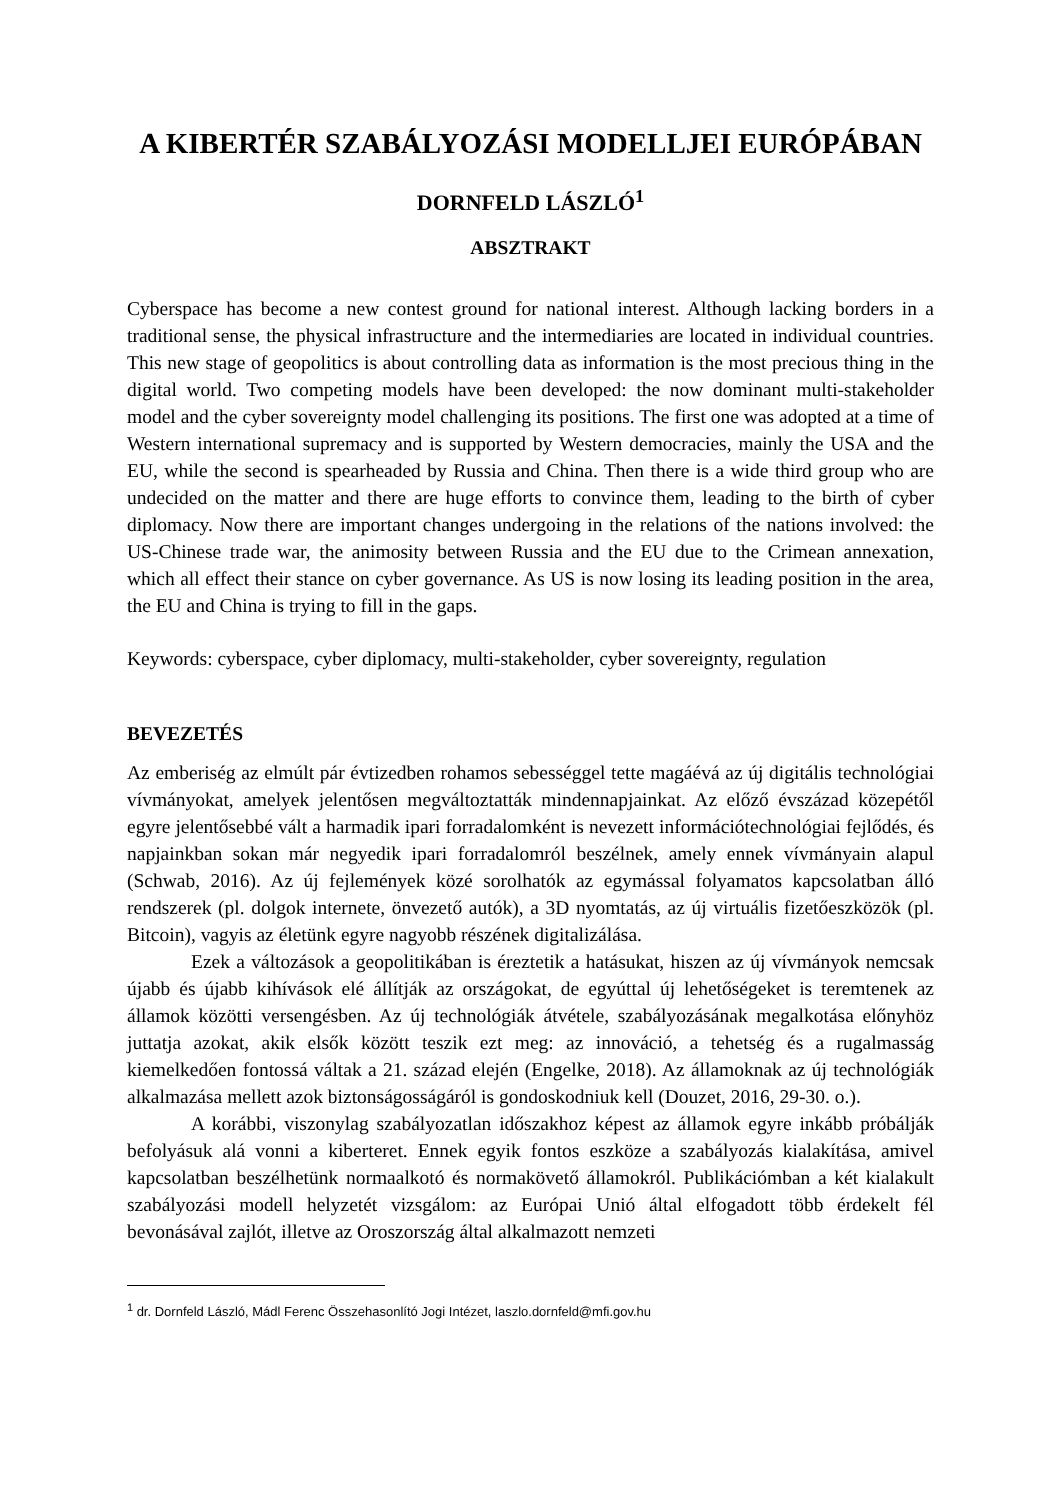A KIBERTÉR SZABÁLYOZÁSI MODELLJEI EURÓPÁBAN
DORNFELD LÁSZLÓ<sup>1</sup>
ABSZTRAKT
Cyberspace has become a new contest ground for national interest. Although lacking borders in a traditional sense, the physical infrastructure and the intermediaries are located in individual countries. This new stage of geopolitics is about controlling data as information is the most precious thing in the digital world. Two competing models have been developed: the now dominant multi-stakeholder model and the cyber sovereignty model challenging its positions. The first one was adopted at a time of Western international supremacy and is supported by Western democracies, mainly the USA and the EU, while the second is spearheaded by Russia and China. Then there is a wide third group who are undecided on the matter and there are huge efforts to convince them, leading to the birth of cyber diplomacy. Now there are important changes undergoing in the relations of the nations involved: the US-Chinese trade war, the animosity between Russia and the EU due to the Crimean annexation, which all effect their stance on cyber governance. As US is now losing its leading position in the area, the EU and China is trying to fill in the gaps.
Keywords: cyberspace, cyber diplomacy, multi-stakeholder, cyber sovereignty, regulation
BEVEZETÉS
Az emberiség az elmúlt pár évtizedben rohamos sebességgel tette magáévá az új digitális technológiai vívmányokat, amelyek jelentősen megváltoztatták mindennapjainkat. Az előző évszázad közepétől egyre jelentősebbé vált a harmadik ipari forradalomként is nevezett információtechnológiai fejlődés, és napjainkban sokan már negyedik ipari forradalomról beszélnek, amely ennek vívmányain alapul (Schwab, 2016). Az új fejlemények közé sorolhatók az egymással folyamatos kapcsolatban álló rendszerek (pl. dolgok internete, önvezető autók), a 3D nyomtatás, az új virtuális fizetőeszközök (pl. Bitcoin), vagyis az életünk egyre nagyobb részének digitalizálása.
Ezek a változások a geopolitikában is éreztetik a hatásukat, hiszen az új vívmányok nemcsak újabb és újabb kihívások elé állítják az országokat, de egyúttal új lehetőségeket is teremtenek az államok közötti versengésben. Az új technológiák átvétele, szabályozásának megalkotása előnyhöz juttatja azokat, akik elsők között teszik ezt meg: az innováció, a tehetség és a rugalmasság kiemelkedően fontossá váltak a 21. század elején (Engelke, 2018). Az államoknak az új technológiák alkalmazása mellett azok biztonságosságáról is gondoskodniuk kell (Douzet, 2016, 29-30. o.).
A korábbi, viszonylag szabályozatlan időszakhoz képest az államok egyre inkább próbálják befolyásuk alá vonni a kiberteret. Ennek egyik fontos eszköze a szabályozás kialakítása, amivel kapcsolatban beszélhetünk normaalkotó és normakövető államokról. Publikációmban a két kialakult szabályozási modell helyzetét vizsgálom: az Európai Unió által elfogadott több érdekelt fél bevonásával zajlót, illetve az Oroszország által alkalmazott nemzeti
<sup>1</sup> dr. Dornfeld László, Mádl Ferenc Összehasonlító Jogi Intézet, laszlo.dornfeld@mfi.gov.hu